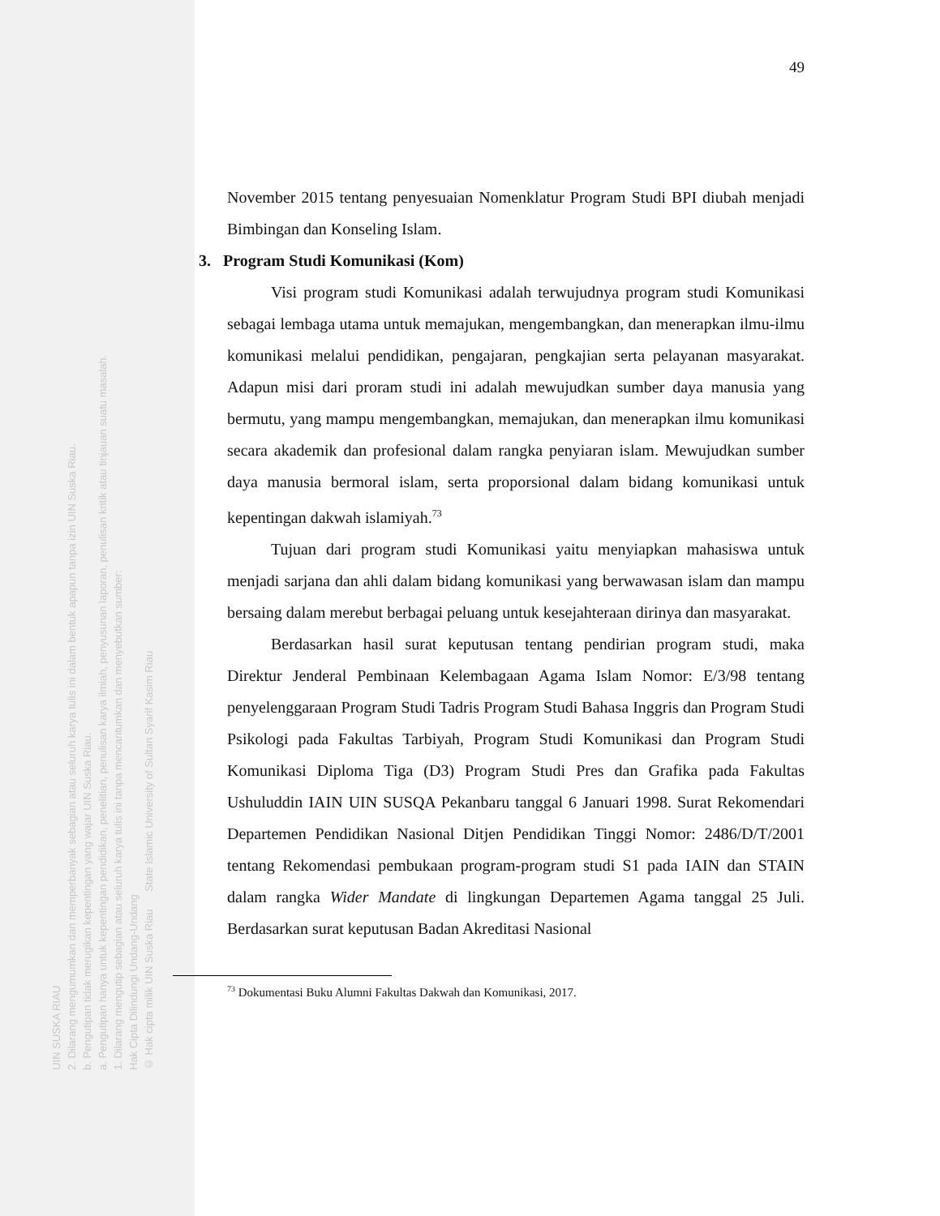UIN SUSKA RIAU
2. Dilarang mengumumkan dan memperbanyak sebagian atau seluruh karya tulis ini dalam bentuk apapun tanpa izin UIN Suska Riau.
b. Pengutipan tidak merugikan kepentingan yang wajar UIN Suska Riau.
a. Pengutipan hanya untuk kepentingan pendidikan, penelitian, penulisan karya ilmiah, penyusunan laporan, penulisan kritik atau tinjauan suatu masalah.
1. Dilarang mengutip sebagian atau seluruh karya tulis ini tanpa mencantumkan dan menyebutkan sumber:
Hak Cipta Dilindungi Undang-Undang
© Hak cipta milik UIN Suska Riau State Islamic University of Sultan Syarif Kasim Riau
49
November 2015 tentang penyesuaian Nomenklatur Program Studi BPI diubah menjadi Bimbingan dan Konseling Islam.
3. Program Studi Komunikasi (Kom)
Visi program studi Komunikasi adalah terwujudnya program studi Komunikasi sebagai lembaga utama untuk memajukan, mengembangkan, dan menerapkan ilmu-ilmu komunikasi melalui pendidikan, pengajaran, pengkajian serta pelayanan masyarakat. Adapun misi dari proram studi ini adalah mewujudkan sumber daya manusia yang bermutu, yang mampu mengembangkan, memajukan, dan menerapkan ilmu komunikasi secara akademik dan profesional dalam rangka penyiaran islam. Mewujudkan sumber daya manusia bermoral islam, serta proporsional dalam bidang komunikasi untuk kepentingan dakwah islamiyah.<sup>73</sup>
Tujuan dari program studi Komunikasi yaitu menyiapkan mahasiswa untuk menjadi sarjana dan ahli dalam bidang komunikasi yang berwawasan islam dan mampu bersaing dalam merebut berbagai peluang untuk kesejahteraan dirinya dan masyarakat.
Berdasarkan hasil surat keputusan tentang pendirian program studi, maka Direktur Jenderal Pembinaan Kelembagaan Agama Islam Nomor: E/3/98 tentang penyelenggaraan Program Studi Tadris Program Studi Bahasa Inggris dan Program Studi Psikologi pada Fakultas Tarbiyah, Program Studi Komunikasi dan Program Studi Komunikasi Diploma Tiga (D3) Program Studi Pres dan Grafika pada Fakultas Ushuluddin IAIN UIN SUSQA Pekanbaru tanggal 6 Januari 1998. Surat Rekomendari Departemen Pendidikan Nasional Ditjen Pendidikan Tinggi Nomor: 2486/D/T/2001 tentang Rekomendasi pembukaan program-program studi S1 pada IAIN dan STAIN dalam rangka Wider Mandate di lingkungan Departemen Agama tanggal 25 Juli. Berdasarkan surat keputusan Badan Akreditasi Nasional
<sup>73</sup> Dokumentasi Buku Alumni Fakultas Dakwah dan Komunikasi, 2017.